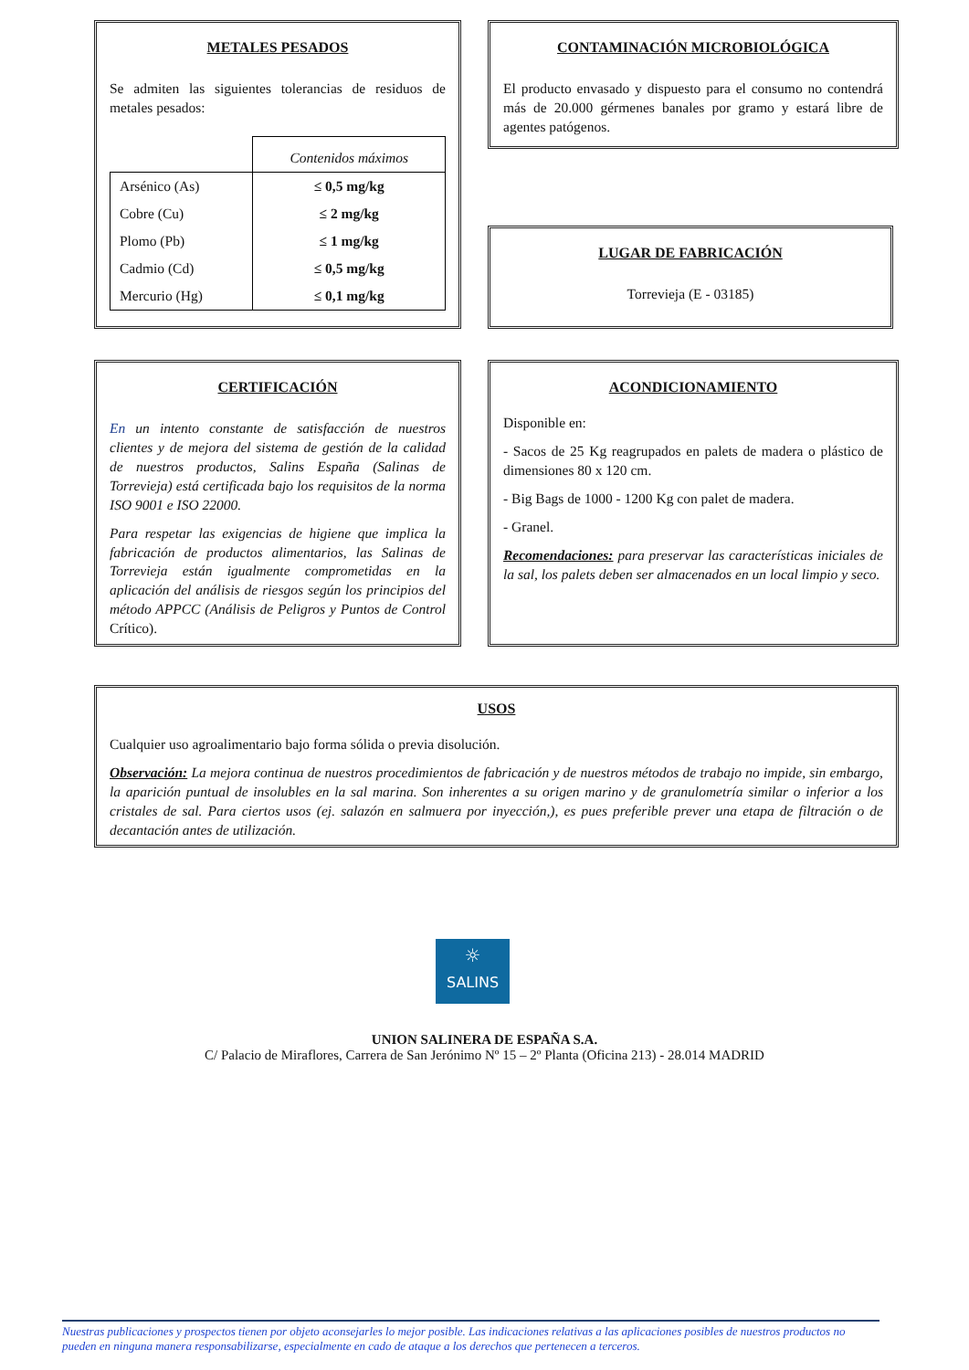METALES PESADOS
Se admiten las siguientes tolerancias de residuos de metales pesados:
| | Contenidos máximos |
| Arsénico (As) | ≤ 0,5 mg/kg |
| Cobre (Cu) | ≤ 2 mg/kg |
| Plomo (Pb) | ≤ 1 mg/kg |
| Cadmio (Cd) | ≤ 0,5 mg/kg |
| Mercurio (Hg) | ≤ 0,1 mg/kg |
CONTAMINACIÓN MICROBIOLÓGICA
El producto envasado y dispuesto para el consumo no contendrá más de 20.000 gérmenes banales por gramo y estará libre de agentes patógenos.
LUGAR DE FABRICACIÓN
Torrevieja (E - 03185)
CERTIFICACIÓN
En un intento constante de satisfacción de nuestros clientes y de mejora del sistema de gestión de la calidad de nuestros productos, Salins España (Salinas de Torrevieja) está certificada bajo los requisitos de la norma ISO 9001 e ISO 22000.
Para respetar las exigencias de higiene que implica la fabricación de productos alimentarios, las Salinas de Torrevieja están igualmente comprometidas en la aplicación del análisis de riesgos según los principios del método APPCC (Análisis de Peligros y Puntos de Control Crítico).
ACONDICIONAMIENTO
Disponible en:
- Sacos de 25 Kg reagrupados en palets de madera o plástico de dimensiones 80 x 120 cm.
- Big Bags de 1000 - 1200 Kg con palet de madera.
- Granel.
Recomendaciones: para preservar las características iniciales de la sal, los palets deben ser almacenados en un local limpio y seco.
USOS
Cualquier uso agroalimentario bajo forma sólida o previa disolución.
Observación: La mejora continua de nuestros procedimientos de fabricación y de nuestros métodos de trabajo no impide, sin embargo, la aparición puntual de insolubles en la sal marina. Son inherentes a su origen marino y de granulometría similar o inferior a los cristales de sal. Para ciertos usos (ej. salazón en salmuera por inyección,), es pues preferible prever una etapa de filtración o de decantación antes de utilización.
☼
SALINS
UNION SALINERA DE ESPAÑA S.A.
C/ Palacio de Miraflores, Carrera de San Jerónimo Nº 15 – 2º Planta (Oficina 213) - 28.014 MADRID
Nuestras publicaciones y prospectos tienen por objeto aconsejarles lo mejor posible. Las indicaciones relativas a las aplicaciones posibles de nuestros productos no pueden en ninguna manera responsabilizarse, especialmente en cado de ataque a los derechos que pertenecen a terceros.